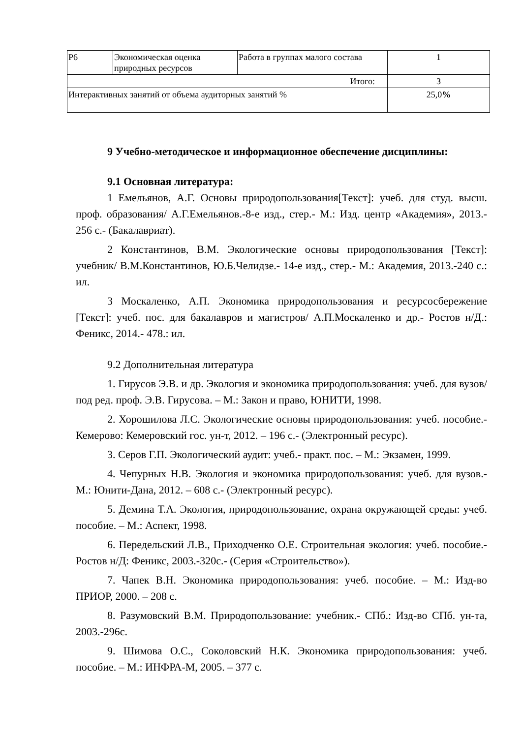| Р6 | Экономическая оценка природных ресурсов | Работа в группах малого состава | 1 |
| Итого: | | | 3 |
| Интерактивных занятий от объема аудиторных занятий % | | | 25,0 % |
9 Учебно-методическое и информационное обеспечение дисциплины:
9.1 Основная литература:
1 Емельянов, А.Г. Основы природопользования[Текст]: учеб. для студ. высш. проф. образования/ А.Г.Емельянов.-8-е изд., стер.- М.: Изд. центр «Академия», 2013.- 256 с.- (Бакалавриат).
2 Константинов, В.М. Экологические основы природопользования [Текст]: учебник/ В.М.Константинов, Ю.Б.Челидзе.- 14-е изд., стер.- М.: Академия, 2013.-240 с.: ил.
3 Москаленко, А.П. Экономика природопользования и ресурсосбережение [Текст]: учеб. пос. для бакалавров и магистров/ А.П.Москаленко и др.- Ростов н/Д.: Феникс, 2014.- 478.: ил.
9.2 Дополнительная литература
1. Гирусов Э.В. и др. Экология и экономика природопользования: учеб. для вузов/ под ред. проф. Э.В. Гирусова. – М.: Закон и право, ЮНИТИ, 1998.
2. Хорошилова Л.С. Экологические основы природопользования: учеб. пособие.- Кемерово: Кемеровский гос. ун-т, 2012. – 196 с.- (Электронный ресурс).
3. Серов Г.П. Экологический аудит: учеб.- практ. пос. – М.: Экзамен, 1999.
4. Чепурных Н.В. Экология и экономика природопользования: учеб. для вузов.- М.: Юнити-Дана, 2012. – 608 с.- (Электронный ресурс).
5. Демина Т.А. Экология, природопользование, охрана окружающей среды: учеб. пособие. – М.: Аспект, 1998.
6. Передельский Л.В., Приходченко О.Е. Строительная экология: учеб. пособие.- Ростов н/Д: Феникс, 2003.-320с.- (Серия «Строительство»).
7. Чапек В.Н. Экономика природопользования: учеб. пособие. – М.: Изд-во ПРИОР, 2000. – 208 с.
8. Разумовский В.М. Природопользование: учебник.- СПб.: Изд-во СПб. ун-та, 2003.-296с.
9. Шимова О.С., Соколовский Н.К. Экономика природопользования: учеб. пособие. – М.: ИНФРА-М, 2005. – 377 с.